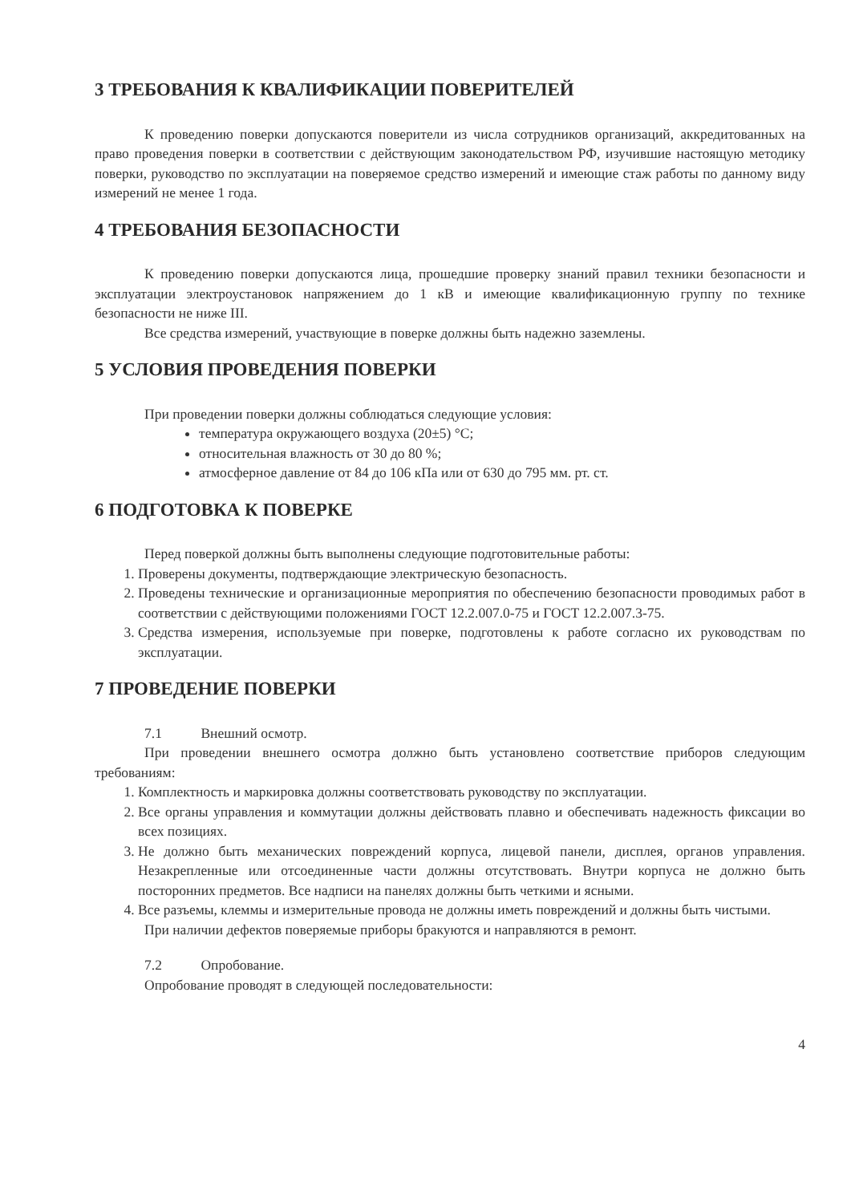3 ТРЕБОВАНИЯ К КВАЛИФИКАЦИИ ПОВЕРИТЕЛЕЙ
К проведению поверки допускаются поверители из числа сотрудников организаций, аккредитованных на право проведения поверки в соответствии с действующим законодательством РФ, изучившие настоящую методику поверки, руководство по эксплуатации на поверяемое средство измерений и имеющие стаж работы по данному виду измерений не менее 1 года.
4 ТРЕБОВАНИЯ БЕЗОПАСНОСТИ
К проведению поверки допускаются лица, прошедшие проверку знаний правил техники безопасности и эксплуатации электроустановок напряжением до 1 кВ и имеющие квалификационную группу по технике безопасности не ниже III.
Все средства измерений, участвующие в поверке должны быть надежно заземлены.
5 УСЛОВИЯ ПРОВЕДЕНИЯ ПОВЕРКИ
При проведении поверки должны соблюдаться следующие условия:
температура окружающего воздуха (20±5) °С;
относительная влажность от 30 до 80 %;
атмосферное давление от 84 до 106 кПа или от 630 до 795 мм. рт. ст.
6 ПОДГОТОВКА К ПОВЕРКЕ
Перед поверкой должны быть выполнены следующие подготовительные работы:
1. Проверены документы, подтверждающие электрическую безопасность.
2. Проведены технические и организационные мероприятия по обеспечению безопасности проводимых работ в соответствии с действующими положениями ГОСТ 12.2.007.0-75 и ГОСТ 12.2.007.3-75.
3. Средства измерения, используемые при поверке, подготовлены к работе согласно их руководствам по эксплуатации.
7 ПРОВЕДЕНИЕ ПОВЕРКИ
7.1 Внешний осмотр.
При проведении внешнего осмотра должно быть установлено соответствие приборов следующим требованиям:
1. Комплектность и маркировка должны соответствовать руководству по эксплуатации.
2. Все органы управления и коммутации должны действовать плавно и обеспечивать надежность фиксации во всех позициях.
3. Не должно быть механических повреждений корпуса, лицевой панели, дисплея, органов управления. Незакрепленные или отсоединенные части должны отсутствовать. Внутри корпуса не должно быть посторонних предметов. Все надписи на панелях должны быть четкими и ясными.
4. Все разъемы, клеммы и измерительные провода не должны иметь повреждений и должны быть чистыми.
При наличии дефектов поверяемые приборы бракуются и направляются в ремонт.
7.2 Опробование.
Опробование проводят в следующей последовательности:
4